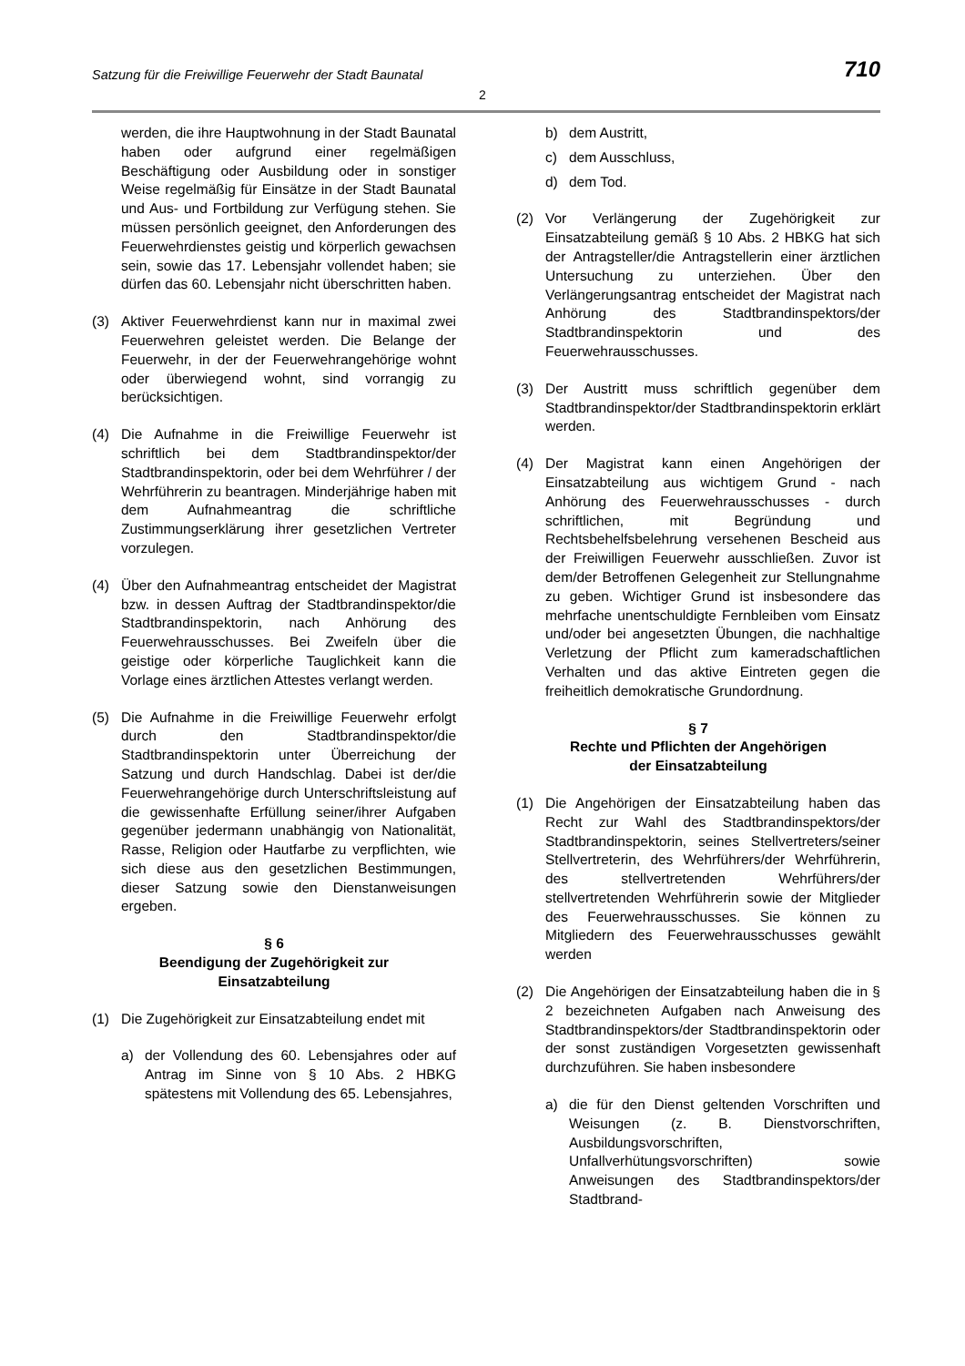Satzung für die Freiwillige Feuerwehr der Stadt Baunatal 710
2
werden, die ihre Hauptwohnung in der Stadt Baunatal haben oder aufgrund einer regelmäßigen Beschäftigung oder Ausbildung oder in sonstiger Weise regelmäßig für Einsätze in der Stadt Baunatal und Aus- und Fortbildung zur Verfügung stehen. Sie müssen persönlich geeignet, den Anforderungen des Feuerwehrdienstes geistig und körperlich gewachsen sein, sowie das 17. Lebensjahr vollendet haben; sie dürfen das 60. Lebensjahr nicht überschritten haben.
(3) Aktiver Feuerwehrdienst kann nur in maximal zwei Feuerwehren geleistet werden. Die Belange der Feuerwehr, in der der Feuerwehrangehörige wohnt oder überwiegend wohnt, sind vorrangig zu berücksichtigen.
(4) Die Aufnahme in die Freiwillige Feuerwehr ist schriftlich bei dem Stadtbrandinspektor/der Stadtbrandinspektorin, oder bei dem Wehrführer / der Wehrführerin zu beantragen. Minderjährige haben mit dem Aufnahmeantrag die schriftliche Zustimmungserklärung ihrer gesetzlichen Vertreter vorzulegen.
(4) Über den Aufnahmeantrag entscheidet der Magistrat bzw. in dessen Auftrag der Stadtbrandinspektor/die Stadtbrandinspektorin, nach Anhörung des Feuerwehrausschusses. Bei Zweifeln über die geistige oder körperliche Tauglichkeit kann die Vorlage eines ärztlichen Attestes verlangt werden.
(5) Die Aufnahme in die Freiwillige Feuerwehr erfolgt durch den Stadtbrandinspektor/die Stadtbrandinspektorin unter Überreichung der Satzung und durch Handschlag. Dabei ist der/die Feuerwehrangehörige durch Unterschriftsleistung auf die gewissenhafte Erfüllung seiner/ihrer Aufgaben gegenüber jedermann unabhängig von Nationalität, Rasse, Religion oder Hautfarbe zu verpflichten, wie sich diese aus den gesetzlichen Bestimmungen, dieser Satzung sowie den Dienstanweisungen ergeben.
§ 6
Beendigung der Zugehörigkeit zur
Einsatzabteilung
(1) Die Zugehörigkeit zur Einsatzabteilung endet mit
a) der Vollendung des 60. Lebensjahres oder auf Antrag im Sinne von § 10 Abs. 2 HBKG spätestens mit Vollendung des 65. Lebensjahres,
b) dem Austritt,
c) dem Ausschluss,
d) dem Tod.
(2) Vor Verlängerung der Zugehörigkeit zur Einsatzabteilung gemäß § 10 Abs. 2 HBKG hat sich der Antragsteller/die Antragstellerin einer ärztlichen Untersuchung zu unterziehen. Über den Verlängerungsantrag entscheidet der Magistrat nach Anhörung des Stadtbrandinspektors/der Stadtbrandinspektorin und des Feuerwehrausschusses.
(3) Der Austritt muss schriftlich gegenüber dem Stadtbrandinspektor/der Stadtbrandinspektorin erklärt werden.
(4) Der Magistrat kann einen Angehörigen der Einsatzabteilung aus wichtigem Grund - nach Anhörung des Feuerwehrausschusses - durch schriftlichen, mit Begründung und Rechtsbehelfsbelehrung versehenen Bescheid aus der Freiwilligen Feuerwehr ausschließen. Zuvor ist dem/der Betroffenen Gelegenheit zur Stellungnahme zu geben. Wichtiger Grund ist insbesondere das mehrfache unentschuldigte Fernbleiben vom Einsatz und/oder bei angesetzten Übungen, die nachhaltige Verletzung der Pflicht zum kameradschaftlichen Verhalten und das aktive Eintreten gegen die freiheitlich demokratische Grundordnung.
§ 7
Rechte und Pflichten der Angehörigen
der Einsatzabteilung
(1) Die Angehörigen der Einsatzabteilung haben das Recht zur Wahl des Stadtbrandinspektors/der Stadtbrandinspektorin, seines Stellvertreters/seiner Stellvertreterin, des Wehrführers/der Wehrführerin, des stellvertretenden Wehrführers/der stellvertretenden Wehrführerin sowie der Mitglieder des Feuerwehrausschusses. Sie können zu Mitgliedern des Feuerwehrausschusses gewählt werden
(2) Die Angehörigen der Einsatzabteilung haben die in § 2 bezeichneten Aufgaben nach Anweisung des Stadtbrandinspektors/der Stadtbrandinspektorin oder der sonst zuständigen Vorgesetzten gewissenhaft durchzuführen. Sie haben insbesondere
a) die für den Dienst geltenden Vorschriften und Weisungen (z. B. Dienstvorschriften, Ausbildungsvorschriften, Unfallverhütungsvorschriften) sowie Anweisungen des Stadtbrandinspektors/der Stadtbrand-